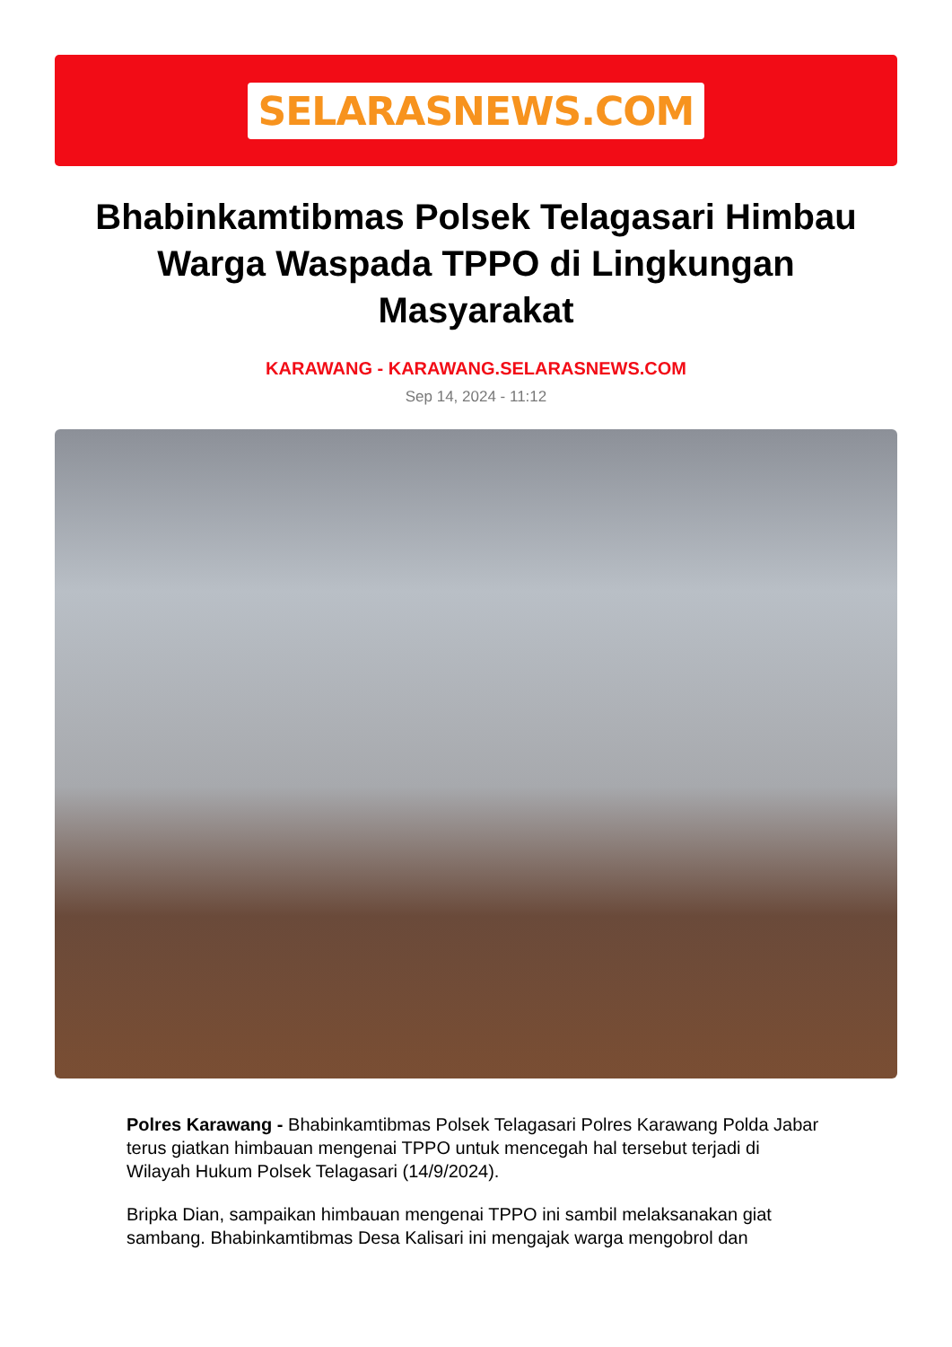SELARASNEWS.COM
Bhabinkamtibmas Polsek Telagasari Himbau Warga Waspada TPPO di Lingkungan Masyarakat
KARAWANG - KARAWANG.SELARASNEWS.COM
Sep 14, 2024 - 11:12
Polres Karawang - Bhabinkamtibmas Polsek Telagasari Polres Karawang Polda Jabar terus giatkan himbauan mengenai TPPO untuk mencegah hal tersebut terjadi di Wilayah Hukum Polsek Telagasari (14/9/2024).
Bripka Dian, sampaikan himbauan mengenai TPPO ini sambil melaksanakan giat sambang. Bhabinkamtibmas Desa Kalisari ini mengajak warga mengobrol dan